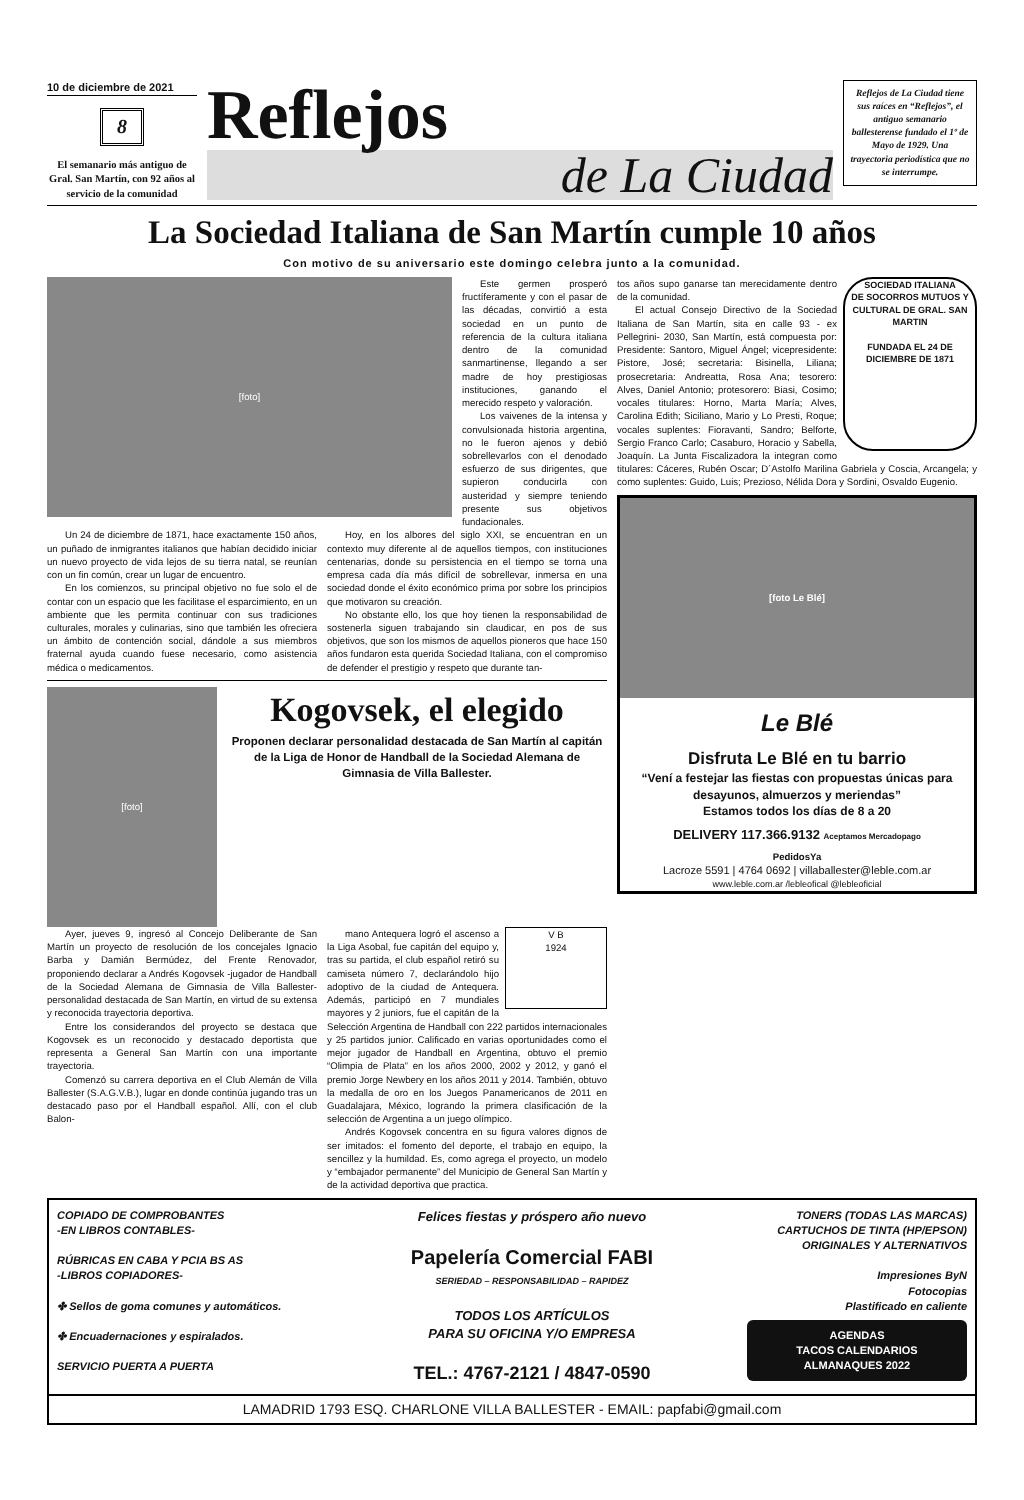10 de diciembre de 2021
8
El semanario más antiguo de Gral. San Martín, con 92 años al servicio de la comunidad
Reflejos
de La Ciudad
Reflejos de La Ciudad tiene sus raíces en “Reflejos”, el antiguo semanario ballesterense fundado el 1º de Mayo de 1929. Una trayectoria periodística que no se interrumpe.
La Sociedad Italiana de San Martín cumple 10 años
Con motivo de su aniversario este domingo celebra junto a la comunidad.
[foto]
Este germen prosperó fructíferamente y con el pasar de las décadas, convirtió a esta sociedad en un punto de referencia de la cultura italiana dentro de la comunidad sanmartinense, llegando a ser madre de hoy prestigiosas instituciones, ganando el merecido respeto y valoración.
Los vaivenes de la intensa y convulsionada historia argentina, no le fueron ajenos y debió sobrellevarlos con el denodado esfuerzo de sus dirigentes, que supieron conducirla con austeridad y siempre teniendo presente sus objetivos fundacionales.
Un 24 de diciembre de 1871, hace exactamente 150 años, un puñado de inmigrantes italianos que habían decidido iniciar un nuevo proyecto de vida lejos de su tierra natal, se reunían con un fin común, crear un lugar de encuentro.
En los comienzos, su principal objetivo no fue solo el de contar con un espacio que les facilitase el esparcimiento, en un ambiente que les permita continuar con sus tradiciones culturales, morales y culinarias, sino que también les ofreciera un ámbito de contención social, dándole a sus miembros fraternal ayuda cuando fuese necesario, como asistencia médica o medicamentos.
Hoy, en los albores del siglo XXI, se encuentran en un contexto muy diferente al de aquellos tiempos, con instituciones centenarias, donde su persistencia en el tiempo se torna una empresa cada día más difícil de sobrellevar, inmersa en una sociedad donde el éxito económico prima por sobre los principios que motivaron su creación.
No obstante ello, los que hoy tienen la responsabilidad de sostenerla siguen trabajando sin claudicar, en pos de sus objetivos, que son los mismos de aquellos pioneros que hace 150 años fundaron esta querida Sociedad Italiana, con el compromiso de defender el prestigio y respeto que durante tan-
[foto]
Kogovsek, el elegido
Proponen declarar personalidad destacada de San Martín al capitán de la Liga de Honor de Handball de la Sociedad Alemana de Gimnasia de Villa Ballester.
Ayer, jueves 9, ingresó al Concejo Deliberante de San Martín un proyecto de resolución de los concejales Ignacio Barba y Damián Bermúdez, del Frente Renovador, proponiendo declarar a Andrés Kogovsek -jugador de Handball de la Sociedad Alemana de Gimnasia de Villa Ballester- personalidad destacada de San Martín, en virtud de su extensa y reconocida trayectoria deportiva.
Entre los considerandos del proyecto se destaca que Kogovsek es un reconocido y destacado deportista que representa a General San Martín con una importante trayectoria.
Comenzó su carrera deportiva en el Club Alemán de Villa Ballester (S.A.G.V.B.), lugar en donde continúa jugando tras un destacado paso por el Handball español. Allí, con el club Balon-
V B
1924
mano Antequera logró el ascenso a la Liga Asobal, fue capitán del equipo y, tras su partida, el club español retiró su camiseta número 7, declarándolo hijo adoptivo de la ciudad de Antequera. Además, participó en 7 mundiales mayores y 2 juniors, fue el capitán de la Selección Argentina de Handball con 222 partidos internacionales y 25 partidos junior. Calificado en varias oportunidades como el mejor jugador de Handball en Argentina, obtuvo el premio “Olimpia de Plata” en los años 2000, 2002 y 2012, y ganó el premio Jorge Newbery en los años 2011 y 2014. También, obtuvo la medalla de oro en los Juegos Panamericanos de 2011 en Guadalajara, México, logrando la primera clasificación de la selección de Argentina a un juego olímpico.
Andrés Kogovsek concentra en su figura valores dignos de ser imitados: el fomento del deporte, el trabajo en equipo, la sencillez y la humildad. Es, como agrega el proyecto, un modelo y “embajador permanente” del Municipio de General San Martín y de la actividad deportiva que practica.
SOCIEDAD ITALIANA
DE SOCORROS MUTUOS Y CULTURAL DE GRAL. SAN MARTIN
FUNDADA EL 24 DE DICIEMBRE DE 1871
tos años supo ganarse tan merecidamente dentro de la comunidad.
El actual Consejo Directivo de la Sociedad Italiana de San Martín, sita en calle 93 - ex Pellegrini- 2030, San Martín, está compuesta por: Presidente: Santoro, Miguel Ángel; vicepresidente: Pistore, José; secretaria: Bisinella, Liliana; prosecretaria: Andreatta, Rosa Ana; tesorero: Alves, Daniel Antonio; protesorero: Biasi, Cosimo; vocales titulares: Horno, Marta María; Alves, Carolina Edith; Siciliano, Mario y Lo Presti, Roque; vocales suplentes: Fioravanti, Sandro; Belforte, Sergio Franco Carlo; Casaburo, Horacio y Sabella, Joaquín. La Junta Fiscalizadora la integran como titulares: Cáceres, Rubén Oscar; D´Astolfo Marilina Gabriela y Coscia, Arcangela; y como suplentes: Guido, Luis; Prezioso, Nélida Dora y Sordini, Osvaldo Eugenio.
[foto Le Blé]
Le Blé
Disfruta Le Blé en tu barrio
“Vení a festejar las fiestas con propuestas únicas para desayunos, almuerzos y meriendas”
Estamos todos los días de 8 a 20
DELIVERY 117.366.9132 Aceptamos Mercadopago
PedidosYa
Lacroze 5591 | 4764 0692 | villaballester@leble.com.ar
www.leble.com.ar /lebleofical @lebleoficial
COPIADO DE COMPROBANTES
-EN LIBROS CONTABLES-
RÚBRICAS EN CABA Y PCIA BS AS
-LIBROS COPIADORES-
✤ Sellos de goma comunes y automáticos.
✤ Encuadernaciones y espiralados.
SERVICIO PUERTA A PUERTA
Felices fiestas y próspero año nuevo
Papelería Comercial FABI
SERIEDAD – RESPONSABILIDAD – RAPIDEZ
TODOS LOS ARTÍCULOS
PARA SU OFICINA Y/O EMPRESA
TEL.: 4767-2121 / 4847-0590
TONERS (TODAS LAS MARCAS)
CARTUCHOS DE TINTA (HP/EPSON)
ORIGINALES Y ALTERNATIVOS
Impresiones ByN
Fotocopias
Plastificado en caliente
AGENDAS
TACOS CALENDARIOS
ALMANAQUES 2022
LAMADRID 1793 ESQ. CHARLONE VILLA BALLESTER - EMAIL: papfabi@gmail.com